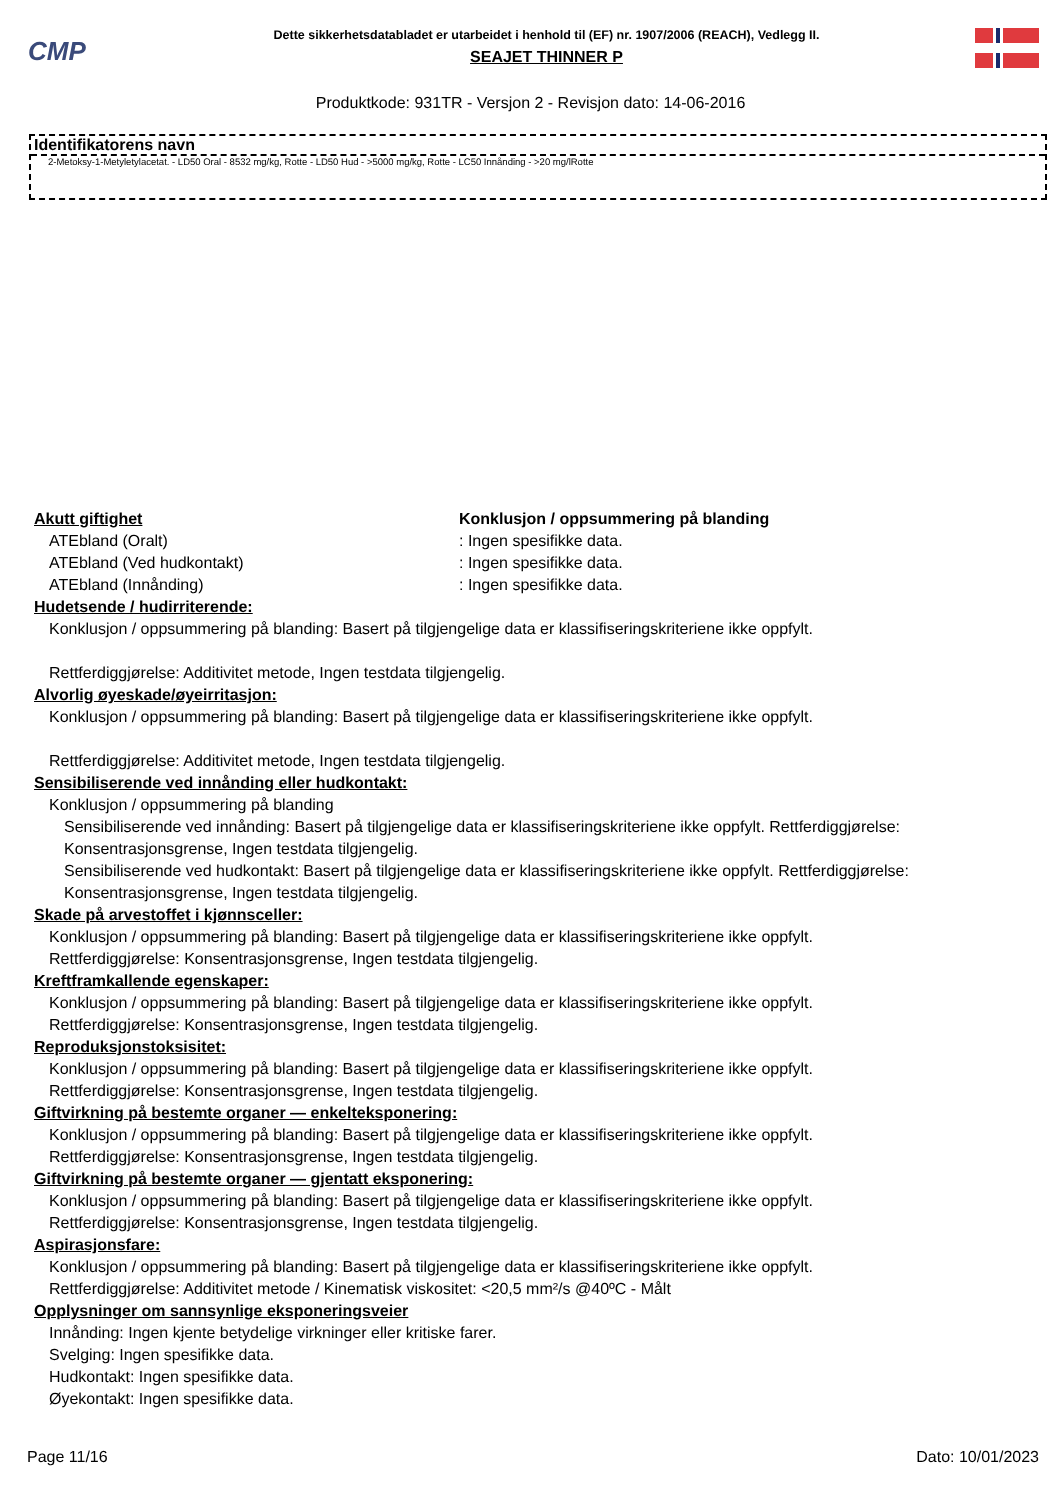CMP
Dette sikkerhetsdatabladet er utarbeidet i henhold til (EF) nr. 1907/2006 (REACH), Vedlegg II.
SEAJET THINNER P
Produktkode: 931TR - Versjon 2 - Revisjon dato: 14-06-2016
Identifikatorens navn
2-Metoksy-1-Metyletylacetat. - LD50 Oral - 8532 mg/kg, Rotte - LD50 Hud - >5000 mg/kg, Rotte - LC50 Innånding - >20 mg/lRotte
Akutt giftighet Konklusjon / oppsummering på blanding
ATEbland (Oralt): Ingen spesifikke data.
ATEbland (Ved hudkontakt): Ingen spesifikke data.
ATEbland (Innånding): Ingen spesifikke data.
Hudetsende / hudirriterende:
Konklusjon / oppsummering på blanding: Basert på tilgjengelige data er klassifiseringskriteriene ikke oppfylt.
Rettferdiggjørelse: Additivitet metode, Ingen testdata tilgjengelig.
Alvorlig øyeskade/øyeirritasjon:
Konklusjon / oppsummering på blanding: Basert på tilgjengelige data er klassifiseringskriteriene ikke oppfylt.
Rettferdiggjørelse: Additivitet metode, Ingen testdata tilgjengelig.
Sensibiliserende ved innånding eller hudkontakt:
Konklusjon / oppsummering på blanding
Sensibiliserende ved innånding: Basert på tilgjengelige data er klassifiseringskriteriene ikke oppfylt. Rettferdiggjørelse: Konsentrasjonsgrense, Ingen testdata tilgjengelig.
Sensibiliserende ved hudkontakt: Basert på tilgjengelige data er klassifiseringskriteriene ikke oppfylt. Rettferdiggjørelse: Konsentrasjonsgrense, Ingen testdata tilgjengelig.
Skade på arvestoffet i kjønnsceller:
Konklusjon / oppsummering på blanding: Basert på tilgjengelige data er klassifiseringskriteriene ikke oppfylt.
Rettferdiggjørelse: Konsentrasjonsgrense, Ingen testdata tilgjengelig.
Kreftframkallende egenskaper:
Konklusjon / oppsummering på blanding: Basert på tilgjengelige data er klassifiseringskriteriene ikke oppfylt.
Rettferdiggjørelse: Konsentrasjonsgrense, Ingen testdata tilgjengelig.
Reproduksjonstoksisitet:
Konklusjon / oppsummering på blanding: Basert på tilgjengelige data er klassifiseringskriteriene ikke oppfylt.
Rettferdiggjørelse: Konsentrasjonsgrense, Ingen testdata tilgjengelig.
Giftvirkning på bestemte organer — enkelteksponering:
Konklusjon / oppsummering på blanding: Basert på tilgjengelige data er klassifiseringskriteriene ikke oppfylt.
Rettferdiggjørelse: Konsentrasjonsgrense, Ingen testdata tilgjengelig.
Giftvirkning på bestemte organer — gjentatt eksponering:
Konklusjon / oppsummering på blanding: Basert på tilgjengelige data er klassifiseringskriteriene ikke oppfylt.
Rettferdiggjørelse: Konsentrasjonsgrense, Ingen testdata tilgjengelig.
Aspirasjonsfare:
Konklusjon / oppsummering på blanding: Basert på tilgjengelige data er klassifiseringskriteriene ikke oppfylt.
Rettferdiggjørelse: Additivitet metode / Kinematisk viskositet: <20,5 mm²/s @40ºC - Målt
Opplysninger om sannsynlige eksponeringsveier
Innånding: Ingen kjente betydelige virkninger eller kritiske farer.
Svelging: Ingen spesifikke data.
Hudkontakt: Ingen spesifikke data.
Øyekontakt: Ingen spesifikke data.
Page 11/16 Dato: 10/01/2023